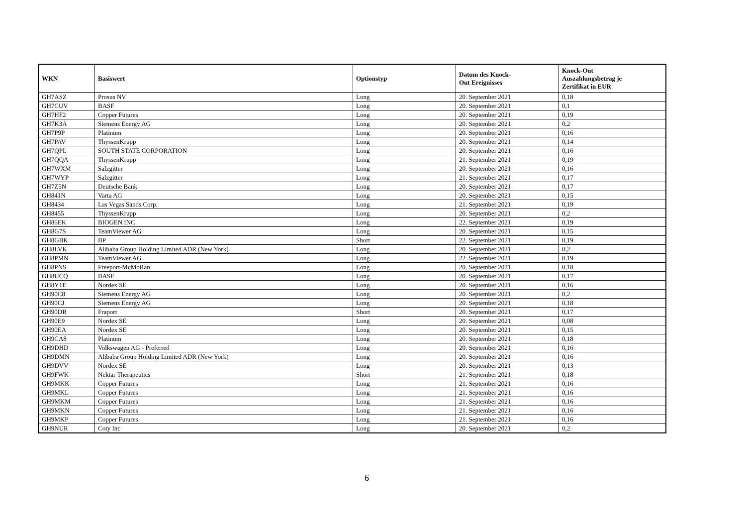| WKN | Basiswert | Optionstyp | Datum des Knock- Out Ereignisses | Knock-Out Auszahlungsbetrag je Zertifikat in EUR |
| --- | --- | --- | --- | --- |
| GH7ASZ | Prosus NV | Long | 20. September 2021 | 0,18 |
| GH7CUV | BASF | Long | 20. September 2021 | 0,1 |
| GH7HF2 | Copper Futures | Long | 20. September 2021 | 0,19 |
| GH7K3A | Siemens Energy AG | Long | 20. September 2021 | 0,2 |
| GH7P9P | Platinum | Long | 20. September 2021 | 0,16 |
| GH7PAV | ThyssenKrupp | Long | 20. September 2021 | 0,14 |
| GH7QPL | SOUTH STATE CORPORATION | Long | 20. September 2021 | 0,16 |
| GH7QQA | ThyssenKrupp | Long | 21. September 2021 | 0,19 |
| GH7WXM | Salzgitter | Long | 20. September 2021 | 0,16 |
| GH7WYP | Salzgitter | Long | 21. September 2021 | 0,17 |
| GH7Z5N | Deutsche Bank | Long | 20. September 2021 | 0,17 |
| GH841N | Varta AG | Long | 20. September 2021 | 0,15 |
| GH8434 | Las Vegas Sands Corp. | Long | 21. September 2021 | 0,19 |
| GH8455 | ThyssenKrupp | Long | 20. September 2021 | 0,2 |
| GH86EK | BIOGEN INC. | Long | 22. September 2021 | 0,19 |
| GH8G7S | TeamViewer AG | Long | 20. September 2021 | 0,15 |
| GH8GBK | BP | Short | 22. September 2021 | 0,19 |
| GH8LVK | Alibaba Group Holding Limited ADR (New York) | Long | 20. September 2021 | 0,2 |
| GH8PMN | TeamViewer AG | Long | 22. September 2021 | 0,19 |
| GH8PNS | Freeport-McMoRan | Long | 20. September 2021 | 0,18 |
| GH8UCQ | BASF | Long | 20. September 2021 | 0,17 |
| GH8Y1E | Nordex SE | Long | 20. September 2021 | 0,16 |
| GH90C8 | Siemens Energy AG | Long | 20. September 2021 | 0,2 |
| GH90CJ | Siemens Energy AG | Long | 20. September 2021 | 0,18 |
| GH90DR | Fraport | Short | 20. September 2021 | 0,17 |
| GH90E9 | Nordex SE | Long | 20. September 2021 | 0,08 |
| GH90EA | Nordex SE | Long | 20. September 2021 | 0,15 |
| GH9CA8 | Platinum | Long | 20. September 2021 | 0,18 |
| GH9DHD | Volkswagen AG - Preferred | Long | 20. September 2021 | 0,16 |
| GH9DMN | Alibaba Group Holding Limited ADR (New York) | Long | 20. September 2021 | 0,16 |
| GH9DVV | Nordex SE | Long | 20. September 2021 | 0,13 |
| GH9FWK | Nektar Therapeutics | Short | 21. September 2021 | 0,18 |
| GH9MKK | Copper Futures | Long | 21. September 2021 | 0,16 |
| GH9MKL | Copper Futures | Long | 21. September 2021 | 0,16 |
| GH9MKM | Copper Futures | Long | 21. September 2021 | 0,16 |
| GH9MKN | Copper Futures | Long | 21. September 2021 | 0,16 |
| GH9MKP | Copper Futures | Long | 21. September 2021 | 0,16 |
| GH9NUR | Coty Inc | Long | 20. September 2021 | 0,2 |
6